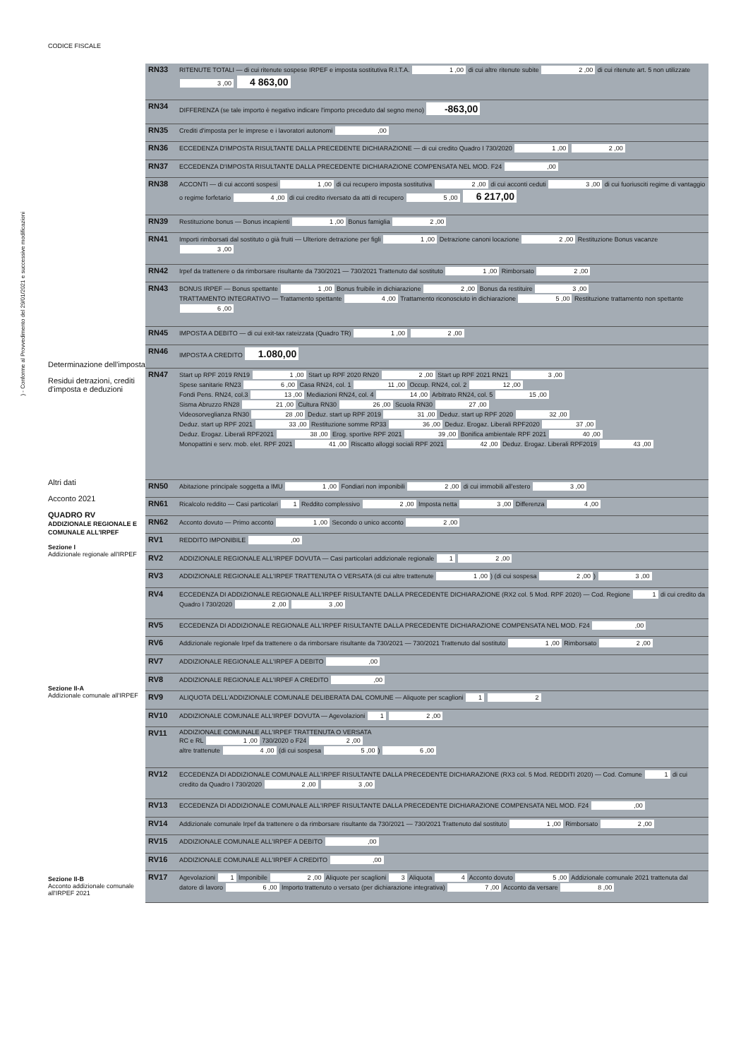) - Conforme al Provvedimento del 29/01/2021 e successive modificazioni
CODICE FISCALE
Determinazione dell'imposta
Residui detrazioni, crediti d'imposta e deduzioni
Altri dati
Acconto 2021
QUADRO RV
ADDIZIONALE REGIONALE E COMUNALE ALL'IRPEF
Sezione I
Addizionale regionale all'IRPEF
Sezione II-A
Addizionale comunale all'IRPEF
Sezione II-B
Acconto addizionale comunale all'IRPEF 2021
| RN33 | RITENUTE TOTALI — di cui ritenute sospese IRPEF e imposta sostitutiva R.I.T.A. 1 ,00 di cui altre ritenute subite 2 ,00 di cui ritenute art. 5 non utilizzate 3 ,00 4 863,00 |
| RN34 | DIFFERENZA (se tale importo è negativo indicare l'importo preceduto dal segno meno) -863,00 |
| RN35 | Crediti d'imposta per le imprese e i lavoratori autonomi ,00 |
| RN36 | ECCEDENZA D'IMPOSTA RISULTANTE DALLA PRECEDENTE DICHIARAZIONE — di cui credito Quadro I 730/2020 1 ,00 2 ,00 |
| RN37 | ECCEDENZA D'IMPOSTA RISULTANTE DALLA PRECEDENTE DICHIARAZIONE COMPENSATA NEL MOD. F24 ,00 |
| RN38 | ACCONTI — di cui acconti sospesi 1 ,00 di cui recupero imposta sostitutiva 2 ,00 di cui acconti ceduti 3 ,00 di cui fuoriusciti regime di vantaggio o regime forfetario 4 ,00 di cui credito riversato da atti di recupero 5 ,00 6 217,00 |
| RN39 | Restituzione bonus — Bonus incapienti 1 ,00 Bonus famiglia 2 ,00 |
| RN41 | Importi rimborsati dal sostituto o già fruiti — Ulteriore detrazione per figli 1 ,00 Detrazione canoni locazione 2 ,00 Restituzione Bonus vacanze 3 ,00 |
| RN42 | Irpef da trattenere o da rimborsare risultante da 730/2021 — 730/2021 Trattenuto dal sostituto 1 ,00 Rimborsato 2 ,00 |
| RN43 | BONUS IRPEF — Bonus spettante 1 ,00 Bonus fruibile in dichiarazione 2 ,00 Bonus da restituire 3 ,00 TRATTAMENTO INTEGRATIVO — Trattamento spettante 4 ,00 Trattamento riconosciuto in dichiarazione 5 ,00 Restituzione trattamento non spettante 6 ,00 |
| RN45 | IMPOSTA A DEBITO — di cui exit-tax rateizzata (Quadro TR) 1 ,00 2 ,00 |
| RN46 | IMPOSTA A CREDITO 1.080,00 |
| RN47 | Start up RPF 2019 RN19 1 ,00 Start up RPF 2020 RN20 2 ,00 Start up RPF 2021 RN21 3 ,00 Spese sanitarie RN23 6 ,00 Casa RN24, col. 1 11 ,00 Occup. RN24, col. 2 12 ,00 Fondi Pens. RN24, col.3 13 ,00 Mediazioni RN24, col. 4 14 ,00 Arbitrato RN24, col. 5 15 ,00 Sisma Abruzzo RN28 21 ,00 Cultura RN30 26 ,00 Scuola RN30 27 ,00 Videosorveglianza RN30 28 ,00 Deduz. start up RPF 2019 31 ,00 Deduz. start up RPF 2020 32 ,00 Deduz. start up RPF 2021 33 ,00 Restituzione somme RP33 36 ,00 Deduz. Erogaz. Liberali RPF2020 37 ,00 Deduz. Erogaz. Liberali RPF2021 38 ,00 Erog. sportive RPF 2021 39 ,00 Bonifica ambientale RPF 2021 40 ,00 Monopattini e serv. mob. elet. RPF 2021 41 ,00 Riscatto alloggi sociali RPF 2021 42 ,00 Deduz. Erogaz. Liberali RPF2019 43 ,00 |
| RN50 | Abitazione principale soggetta a IMU 1 ,00 Fondiari non imponibili 2 ,00 di cui immobili all'estero 3 ,00 |
| RN61 | Ricalcolo reddito — Casi particolari 1 Reddito complessivo 2 ,00 Imposta netta 3 ,00 Differenza 4 ,00 |
| RN62 | Acconto dovuto — Primo acconto 1 ,00 Secondo o unico acconto 2 ,00 |
| RV1 | REDDITO IMPONIBILE ,00 |
| RV2 | ADDIZIONALE REGIONALE ALL'IRPEF DOVUTA — Casi particolari addizionale regionale 1 2 ,00 |
| RV3 | ADDIZIONALE REGIONALE ALL'IRPEF TRATTENUTA O VERSATA (di cui altre trattenute 1 ,00 ) (di cui sospesa 2 ,00 ) 3 ,00 |
| RV4 | ECCEDENZA DI ADDIZIONALE REGIONALE ALL'IRPEF RISULTANTE DALLA PRECEDENTE DICHIARAZIONE (RX2 col. 5 Mod. RPF 2020) — Cod. Regione 1 di cui credito da Quadro I 730/2020 2 ,00 3 ,00 |
| RV5 | ECCEDENZA DI ADDIZIONALE REGIONALE ALL'IRPEF RISULTANTE DALLA PRECEDENTE DICHIARAZIONE COMPENSATA NEL MOD. F24 ,00 |
| RV6 | Addizionale regionale Irpef da trattenere o da rimborsare risultante da 730/2021 — 730/2021 Trattenuto dal sostituto 1 ,00 Rimborsato 2 ,00 |
| RV7 | ADDIZIONALE REGIONALE ALL'IRPEF A DEBITO ,00 |
| RV8 | ADDIZIONALE REGIONALE ALL'IRPEF A CREDITO ,00 |
| RV9 | ALIQUOTA DELL'ADDIZIONALE COMUNALE DELIBERATA DAL COMUNE — Aliquote per scaglioni 1 2 |
| RV10 | ADDIZIONALE COMUNALE ALL'IRPEF DOVUTA — Agevolazioni 1 2 ,00 |
| RV11 | ADDIZIONALE COMUNALE ALL'IRPEF TRATTENUTA O VERSATA RC e RL 1 ,00 730/2020 o F24 2 ,00 altre trattenute 4 ,00 (di cui sospesa 5 ,00 ) 6 ,00 |
| RV12 | ECCEDENZA DI ADDIZIONALE COMUNALE ALL'IRPEF RISULTANTE DALLA PRECEDENTE DICHIARAZIONE (RX3 col. 5 Mod. REDDITI 2020) — Cod. Comune 1 di cui credito da Quadro I 730/2020 2 ,00 3 ,00 |
| RV13 | ECCEDENZA DI ADDIZIONALE COMUNALE ALL'IRPEF RISULTANTE DALLA PRECEDENTE DICHIARAZIONE COMPENSATA NEL MOD. F24 ,00 |
| RV14 | Addizionale comunale Irpef da trattenere o da rimborsare risultante da 730/2021 — 730/2021 Trattenuto dal sostituto 1 ,00 Rimborsato 2 ,00 |
| RV15 | ADDIZIONALE COMUNALE ALL'IRPEF A DEBITO ,00 |
| RV16 | ADDIZIONALE COMUNALE ALL'IRPEF A CREDITO ,00 |
| RV17 | Agevolazioni 1 Imponibile 2 ,00 Aliquote per scaglioni 3 Aliquota 4 Acconto dovuto 5 ,00 Addizionale comunale 2021 trattenuta dal datore di lavoro 6 ,00 Importo trattenuto o versato (per dichiarazione integrativa) 7 ,00 Acconto da versare 8 ,00 |